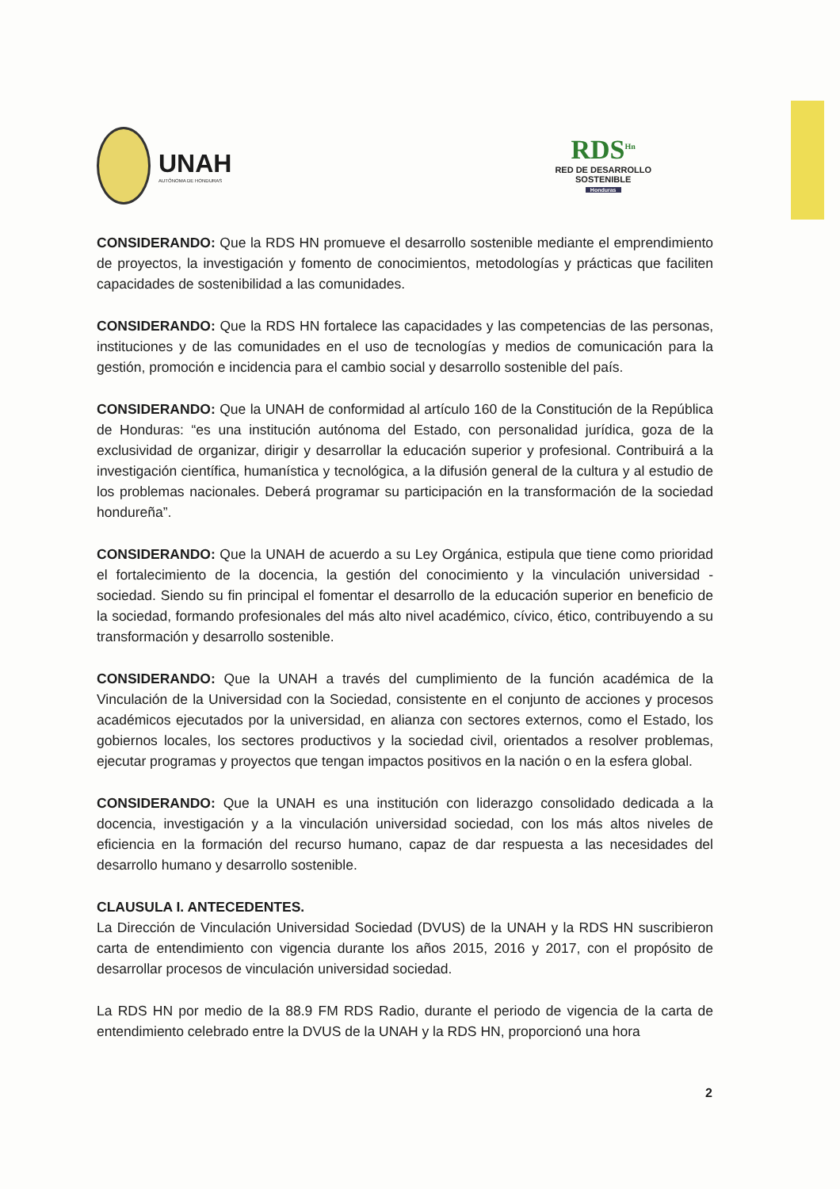UNAH
AUTÓNOMA DE HONDURAS
RDS<sup>Hn</sup>
RED DE DESARROLLO
SOSTENIBLE
Honduras
CONSIDERANDO: Que la RDS HN promueve el desarrollo sostenible mediante el emprendimiento de proyectos, la investigación y fomento de conocimientos, metodologías y prácticas que faciliten capacidades de sostenibilidad a las comunidades.
CONSIDERANDO: Que la RDS HN fortalece las capacidades y las competencias de las personas, instituciones y de las comunidades en el uso de tecnologías y medios de comunicación para la gestión, promoción e incidencia para el cambio social y desarrollo sostenible del país.
CONSIDERANDO: Que la UNAH de conformidad al artículo 160 de la Constitución de la República de Honduras: “es una institución autónoma del Estado, con personalidad jurídica, goza de la exclusividad de organizar, dirigir y desarrollar la educación superior y profesional. Contribuirá a la investigación científica, humanística y tecnológica, a la difusión general de la cultura y al estudio de los problemas nacionales. Deberá programar su participación en la transformación de la sociedad hondureña”.
CONSIDERANDO: Que la UNAH de acuerdo a su Ley Orgánica, estipula que tiene como prioridad el fortalecimiento de la docencia, la gestión del conocimiento y la vinculación universidad - sociedad. Siendo su fin principal el fomentar el desarrollo de la educación superior en beneficio de la sociedad, formando profesionales del más alto nivel académico, cívico, ético, contribuyendo a su transformación y desarrollo sostenible.
CONSIDERANDO: Que la UNAH a través del cumplimiento de la función académica de la Vinculación de la Universidad con la Sociedad, consistente en el conjunto de acciones y procesos académicos ejecutados por la universidad, en alianza con sectores externos, como el Estado, los gobiernos locales, los sectores productivos y la sociedad civil, orientados a resolver problemas, ejecutar programas y proyectos que tengan impactos positivos en la nación o en la esfera global.
CONSIDERANDO: Que la UNAH es una institución con liderazgo consolidado dedicada a la docencia, investigación y a la vinculación universidad sociedad, con los más altos niveles de eficiencia en la formación del recurso humano, capaz de dar respuesta a las necesidades del desarrollo humano y desarrollo sostenible.
CLAUSULA I. ANTECEDENTES.
La Dirección de Vinculación Universidad Sociedad (DVUS) de la UNAH y la RDS HN suscribieron carta de entendimiento con vigencia durante los años 2015, 2016 y 2017, con el propósito de desarrollar procesos de vinculación universidad sociedad.
La RDS HN por medio de la 88.9 FM RDS Radio, durante el periodo de vigencia de la carta de entendimiento celebrado entre la DVUS de la UNAH y la RDS HN, proporcionó una hora
2